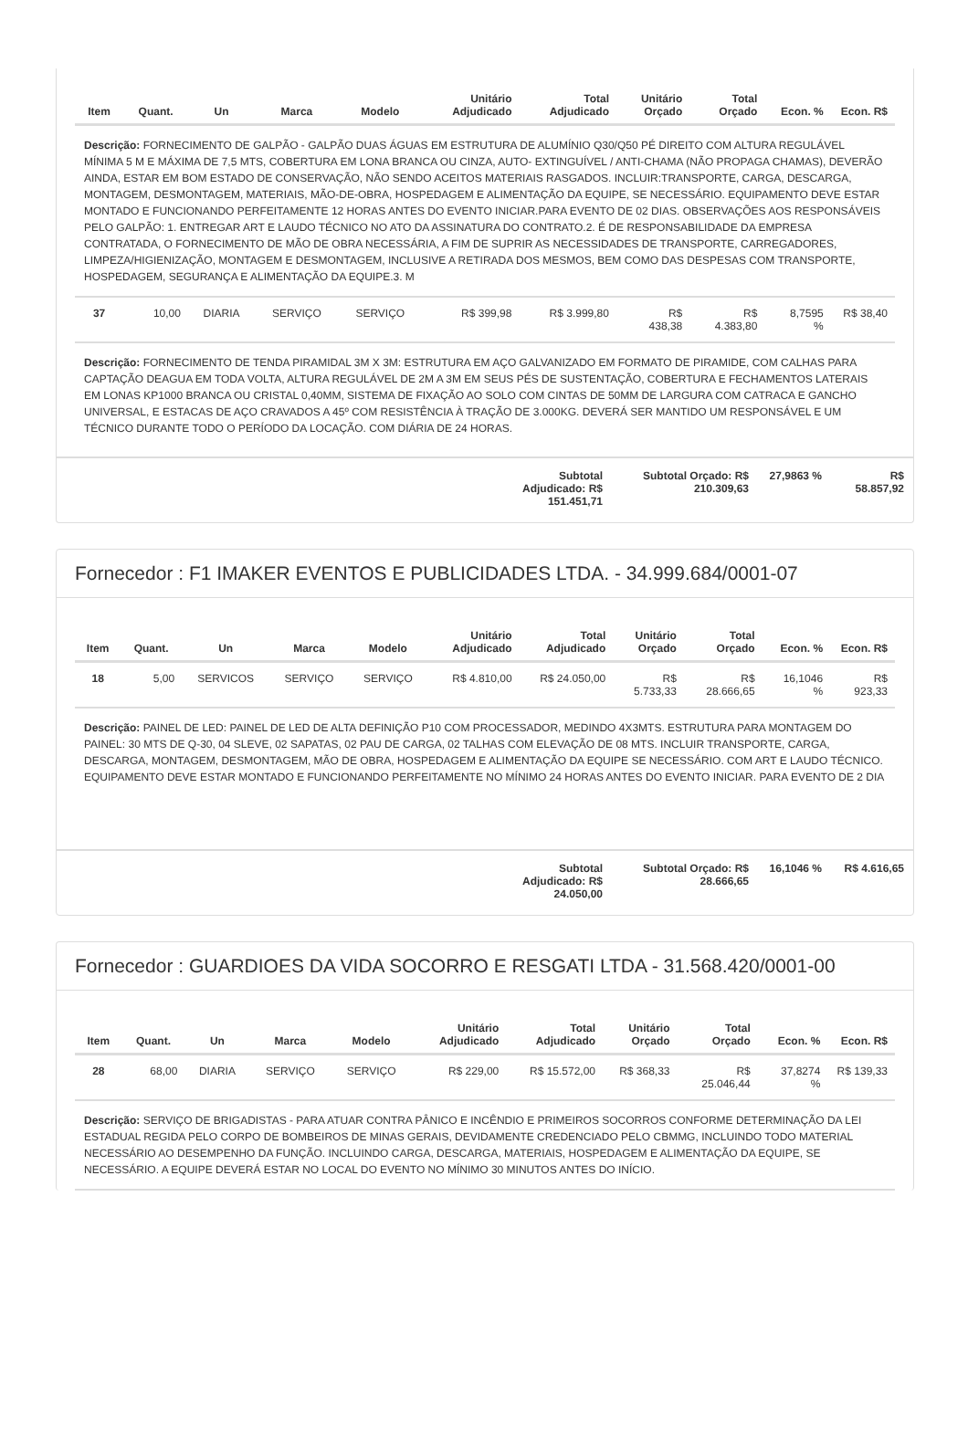| Item | Quant. | Un | Marca | Modelo | Unitário Adjudicado | Total Adjudicado | Unitário Orçado | Total Orçado | Econ. % | Econ. R$ |
| --- | --- | --- | --- | --- | --- | --- | --- | --- | --- | --- |
| Descrição: FORNECIMENTO DE GALPÃO - GALPÃO DUAS ÁGUAS EM ESTRUTURA DE ALUMÍNIO Q30/Q50 PÉ DIREITO COM ALTURA REGULÁVEL MÍNIMA 5 M E MÁXIMA DE 7,5 MTS, COBERTURA EM LONA BRANCA OU CINZA, AUTO- EXTINGUÍVEL / ANTI-CHAMA (NÃO PROPAGA CHAMAS), DEVERÃO AINDA, ESTAR EM BOM ESTADO DE CONSERVAÇÃO, NÃO SENDO ACEITOS MATERIAIS RASGADOS. INCLUIR:TRANSPORTE, CARGA, DESCARGA, MONTAGEM, DESMONTAGEM, MATERIAIS, MÃO-DE-OBRA, HOSPEDAGEM E ALIMENTAÇÃO DA EQUIPE, SE NECESSÁRIO. EQUIPAMENTO DEVE ESTAR MONTADO E FUNCIONANDO PERFEITAMENTE 12 HORAS ANTES DO EVENTO INICIAR.PARA EVENTO DE 02 DIAS. OBSERVAÇÕES AOS RESPONSÁVEIS PELO GALPÃO: 1. ENTREGAR ART E LAUDO TÉCNICO NO ATO DA ASSINATURA DO CONTRATO.2. É DE RESPONSABILIDADE DA EMPRESA CONTRATADA, O FORNECIMENTO DE MÃO DE OBRA NECESSÁRIA, A FIM DE SUPRIR AS NECESSIDADES DE TRANSPORTE, CARREGADORES, LIMPEZA/HIGIENIZAÇÃO, MONTAGEM E DESMONTAGEM, INCLUSIVE A RETIRADA DOS MESMOS, BEM COMO DAS DESPESAS COM TRANSPORTE, HOSPEDAGEM, SEGURANÇA E ALIMENTAÇÃO DA EQUIPE.3. M | | | | | | | | | | |
| 37 | 10,00 | DIARIA | SERVIÇO | SERVIÇO | R$ 399,98 | R$ 3.999,80 | R$ 438,38 | R$ 4.383,80 | 8,7595 % | R$ 38,40 |
| Descrição: FORNECIMENTO DE TENDA PIRAMIDAL 3M X 3M: ESTRUTURA EM AÇO GALVANIZADO EM FORMATO DE PIRAMIDE, COM CALHAS PARA CAPTAÇÃO DEAGUA EM TODA VOLTA, ALTURA REGULÁVEL DE 2M A 3M EM SEUS PÉS DE SUSTENTAÇÃO, COBERTURA E FECHAMENTOS LATERAIS EM LONAS KP1000 BRANCA OU CRISTAL 0,40MM, SISTEMA DE FIXAÇÃO AO SOLO COM CINTAS DE 50MM DE LARGURA COM CATRACA E GANCHO UNIVERSAL, E ESTACAS DE AÇO CRAVADOS A 45º COM RESISTÊNCIA À TRAÇÃO DE 3.000KG. DEVERÁ SER MANTIDO UM RESPONSÁVEL E UM TÉCNICO DURANTE TODO O PERÍODO DA LOCAÇÃO. COM DIÁRIA DE 24 HORAS. | | | | | | | | | | |
Subtotal Adjudicado: R$ 151.451,71
Subtotal Orçado: R$ 210.309,63
27,9863 %
R$ 58.857,92
Fornecedor : F1 IMAKER EVENTOS E PUBLICIDADES LTDA. - 34.999.684/0001-07
| Item | Quant. | Un | Marca | Modelo | Unitário Adjudicado | Total Adjudicado | Unitário Orçado | Total Orçado | Econ. % | Econ. R$ |
| --- | --- | --- | --- | --- | --- | --- | --- | --- | --- | --- |
| 18 | 5,00 | SERVICOS | SERVIÇO | SERVIÇO | R$ 4.810,00 | R$ 24.050,00 | R$ 5.733,33 | R$ 28.666,65 | 16,1046 % | R$ 923,33 |
| Descrição: PAINEL DE LED: PAINEL DE LED DE ALTA DEFINIÇÃO P10 COM PROCESSADOR, MEDINDO 4X3MTS. ESTRUTURA PARA MONTAGEM DO PAINEL: 30 MTS DE Q-30, 04 SLEVE, 02 SAPATAS, 02 PAU DE CARGA, 02 TALHAS COM ELEVAÇÃO DE 08 MTS. INCLUIR TRANSPORTE, CARGA, DESCARGA, MONTAGEM, DESMONTAGEM, MÃO DE OBRA, HOSPEDAGEM E ALIMENTAÇÃO DA EQUIPE SE NECESSÁRIO. COM ART E LAUDO TÉCNICO. EQUIPAMENTO DEVE ESTAR MONTADO E FUNCIONANDO PERFEITAMENTE NO MÍNIMO 24 HORAS ANTES DO EVENTO INICIAR. PARA EVENTO DE 2 DIA | | | | | | | | | | |
Subtotal Adjudicado: R$ 24.050,00
Subtotal Orçado: R$ 28.666,65
16,1046 %
R$ 4.616,65
Fornecedor : GUARDIOES DA VIDA SOCORRO E RESGATI LTDA - 31.568.420/0001-00
| Item | Quant. | Un | Marca | Modelo | Unitário Adjudicado | Total Adjudicado | Unitário Orçado | Total Orçado | Econ. % | Econ. R$ |
| --- | --- | --- | --- | --- | --- | --- | --- | --- | --- | --- |
| 28 | 68,00 | DIARIA | SERVIÇO | SERVIÇO | R$ 229,00 | R$ 15.572,00 | R$ 368,33 | R$ 25.046,44 | 37,8274 % | R$ 139,33 |
| Descrição: SERVIÇO DE BRIGADISTAS - PARA ATUAR CONTRA PÂNICO E INCÊNDIO E PRIMEIROS SOCORROS CONFORME DETERMINAÇÃO DA LEI ESTADUAL REGIDA PELO CORPO DE BOMBEIROS DE MINAS GERAIS, DEVIDAMENTE CREDENCIADO PELO CBMMG, INCLUINDO TODO MATERIAL NECESSÁRIO AO DESEMPENHO DA FUNÇÃO. INCLUINDO CARGA, DESCARGA, MATERIAIS, HOSPEDAGEM E ALIMENTAÇÃO DA EQUIPE, SE NECESSÁRIO. A EQUIPE DEVERÁ ESTAR NO LOCAL DO EVENTO NO MÍNIMO 30 MINUTOS ANTES DO INÍCIO. | | | | | | | | | | |